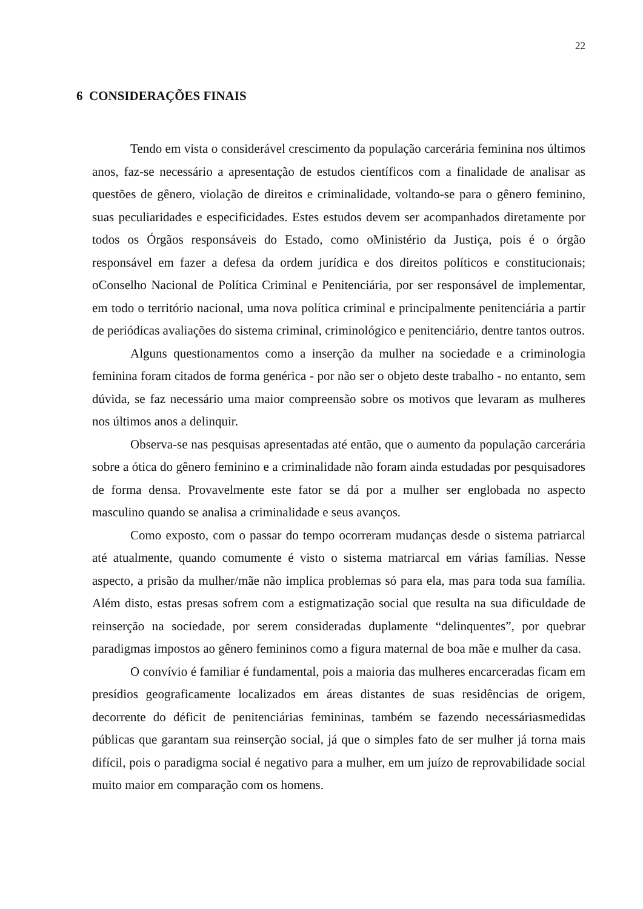22
6 CONSIDERAÇÕES FINAIS
Tendo em vista o considerável crescimento da população carcerária feminina nos últimos anos, faz-se necessário a apresentação de estudos científicos com a finalidade de analisar as questões de gênero, violação de direitos e criminalidade, voltando-se para o gênero feminino, suas peculiaridades e especificidades. Estes estudos devem ser acompanhados diretamente por todos os Órgãos responsáveis do Estado, como oMinistério da Justiça, pois é o órgão responsável em fazer a defesa da ordem jurídica e dos direitos políticos e constitucionais; oConselho Nacional de Política Criminal e Penitenciária, por ser responsável de implementar, em todo o território nacional, uma nova política criminal e principalmente penitenciária a partir de periódicas avaliações do sistema criminal, criminológico e penitenciário, dentre tantos outros.
Alguns questionamentos como a inserção da mulher na sociedade e a criminologia feminina foram citados de forma genérica - por não ser o objeto deste trabalho - no entanto, sem dúvida, se faz necessário uma maior compreensão sobre os motivos que levaram as mulheres nos últimos anos a delinquir.
Observa-se nas pesquisas apresentadas até então, que o aumento da população carcerária sobre a ótica do gênero feminino e a criminalidade não foram ainda estudadas por pesquisadores de forma densa. Provavelmente este fator se dá por a mulher ser englobada no aspecto masculino quando se analisa a criminalidade e seus avanços.
Como exposto, com o passar do tempo ocorreram mudanças desde o sistema patriarcal até atualmente, quando comumente é visto o sistema matriarcal em várias famílias. Nesse aspecto, a prisão da mulher/mãe não implica problemas só para ela, mas para toda sua família. Além disto, estas presas sofrem com a estigmatização social que resulta na sua dificuldade de reinserção na sociedade, por serem consideradas duplamente “delinquentes”, por quebrar paradigmas impostos ao gênero femininos como a figura maternal de boa mãe e mulher da casa.
O convívio é familiar é fundamental, pois a maioria das mulheres encarceradas ficam em presídios geograficamente localizados em áreas distantes de suas residências de origem, decorrente do déficit de penitenciárias femininas, também se fazendo necessáriasmedidas públicas que garantam sua reinserção social, já que o simples fato de ser mulher já torna mais difícil, pois o paradigma social é negativo para a mulher, em um juízo de reprovabilidade social muito maior em comparação com os homens.